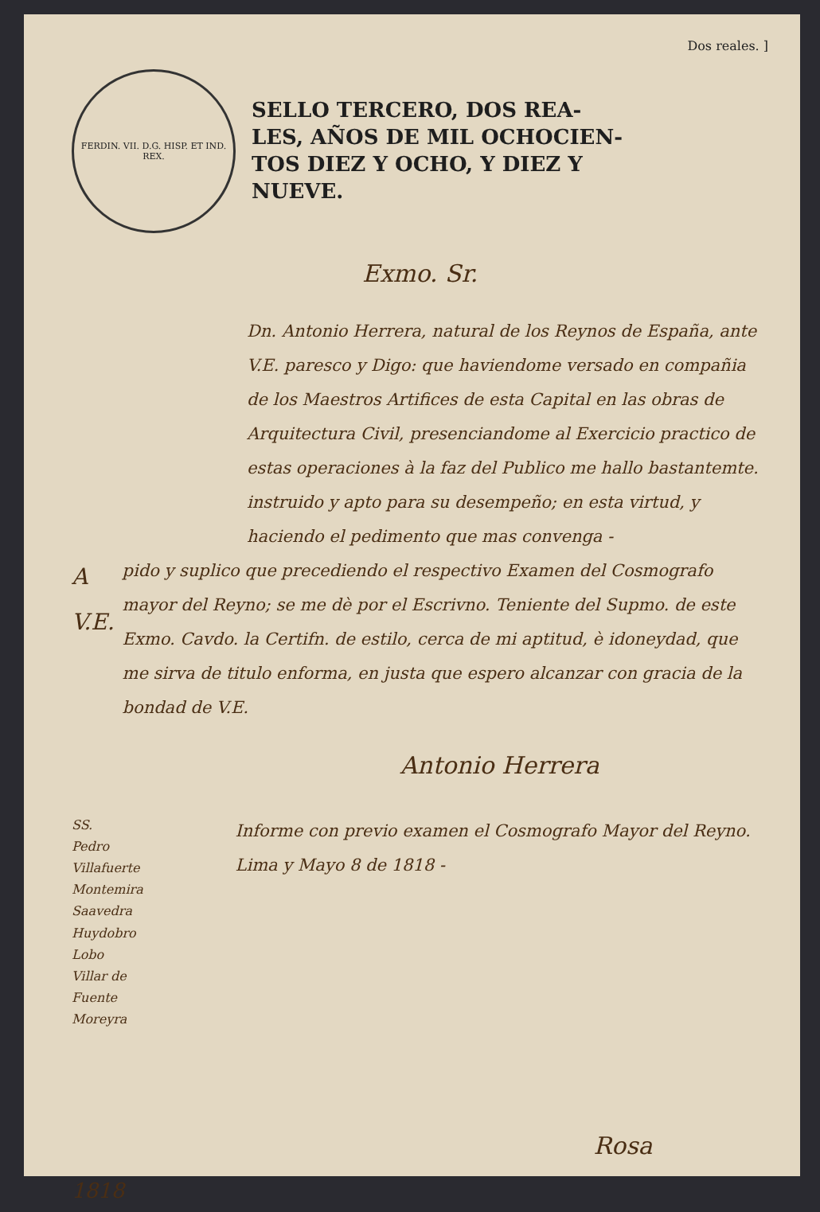Dos reales. ]
FERDIN. VII. D.G. HISP. ET IND. REX.
SELLO TERCERO, DOS REA-
LES, AÑOS DE MIL OCHOCIEN-
TOS DIEZ Y OCHO, Y DIEZ Y
NUEVE.
Exmo. Sr.
Dn. Antonio Herrera, natural de los Reynos de España, ante V.E. paresco y Digo: que haviendome versado en compañia de los Maestros Artifices de esta Capital en las obras de Arquitectura Civil, presenciandome al Exercicio practico de estas operaciones à la faz del Publico me hallo bastantemte. instruido y apto para su desempeño; en esta virtud, y haciendo el pedimento que mas convenga -
A V.E.
pido y suplico que precediendo el respectivo Examen del Cosmografo mayor del Reyno; se me dè por el Escrivno. Teniente del Supmo. de este Exmo. Cavdo. la Certifn. de estilo, cerca de mi aptitud, è idoneydad, que me sirva de titulo enforma, en justa que espero alcanzar con gracia de la bondad de V.E.
Antonio Herrera
SS.
Pedro
Villafuerte
Montemira
Saavedra
Huydobro
Lobo
Villar de Fuente
Moreyra
Informe con previo examen el Cosmografo Mayor del Reyno. Lima y Mayo 8 de 1818 -
Rosa
1818